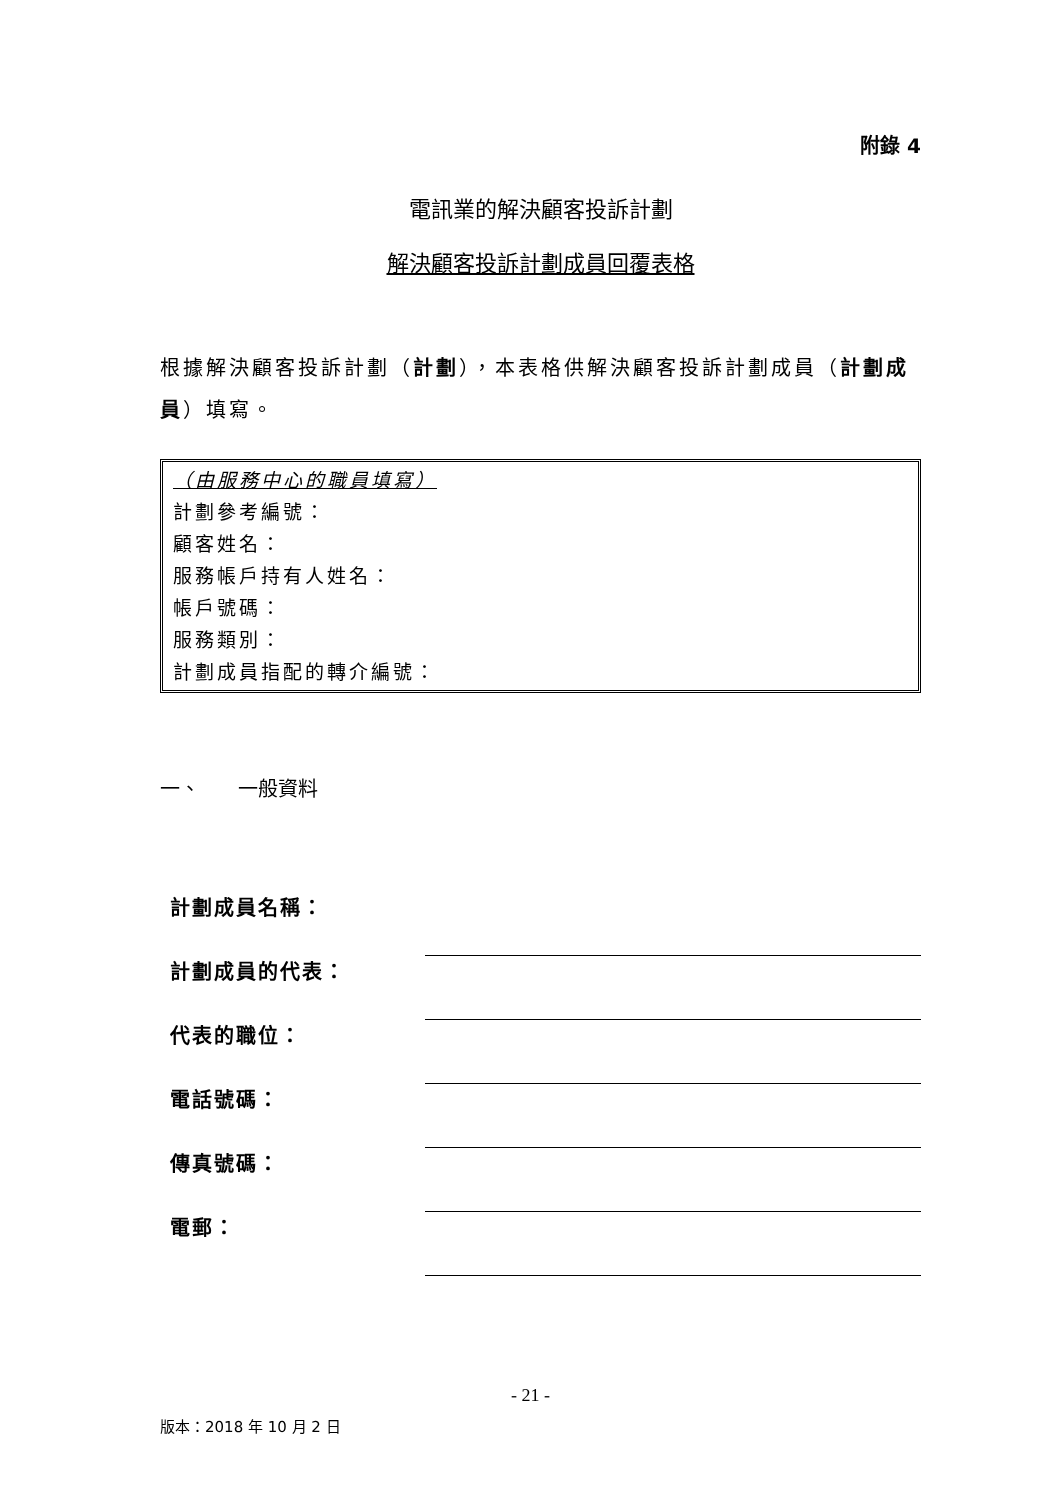附錄 4
電訊業的解決顧客投訴計劃
解決顧客投訴計劃成員回覆表格
根據解決顧客投訴計劃（計劃），本表格供解決顧客投訴計劃成員（計劃成員）填寫。
（由服務中心的職員填寫）
計劃參考編號：
顧客姓名：
服務帳戶持有人姓名：
帳戶號碼：
服務類別：
計劃成員指配的轉介編號：
一、 一般資料
計劃成員名稱：
計劃成員的代表：
代表的職位：
電話號碼：
傳真號碼：
電郵：
- 21 -
版本：2018 年 10 月 2 日